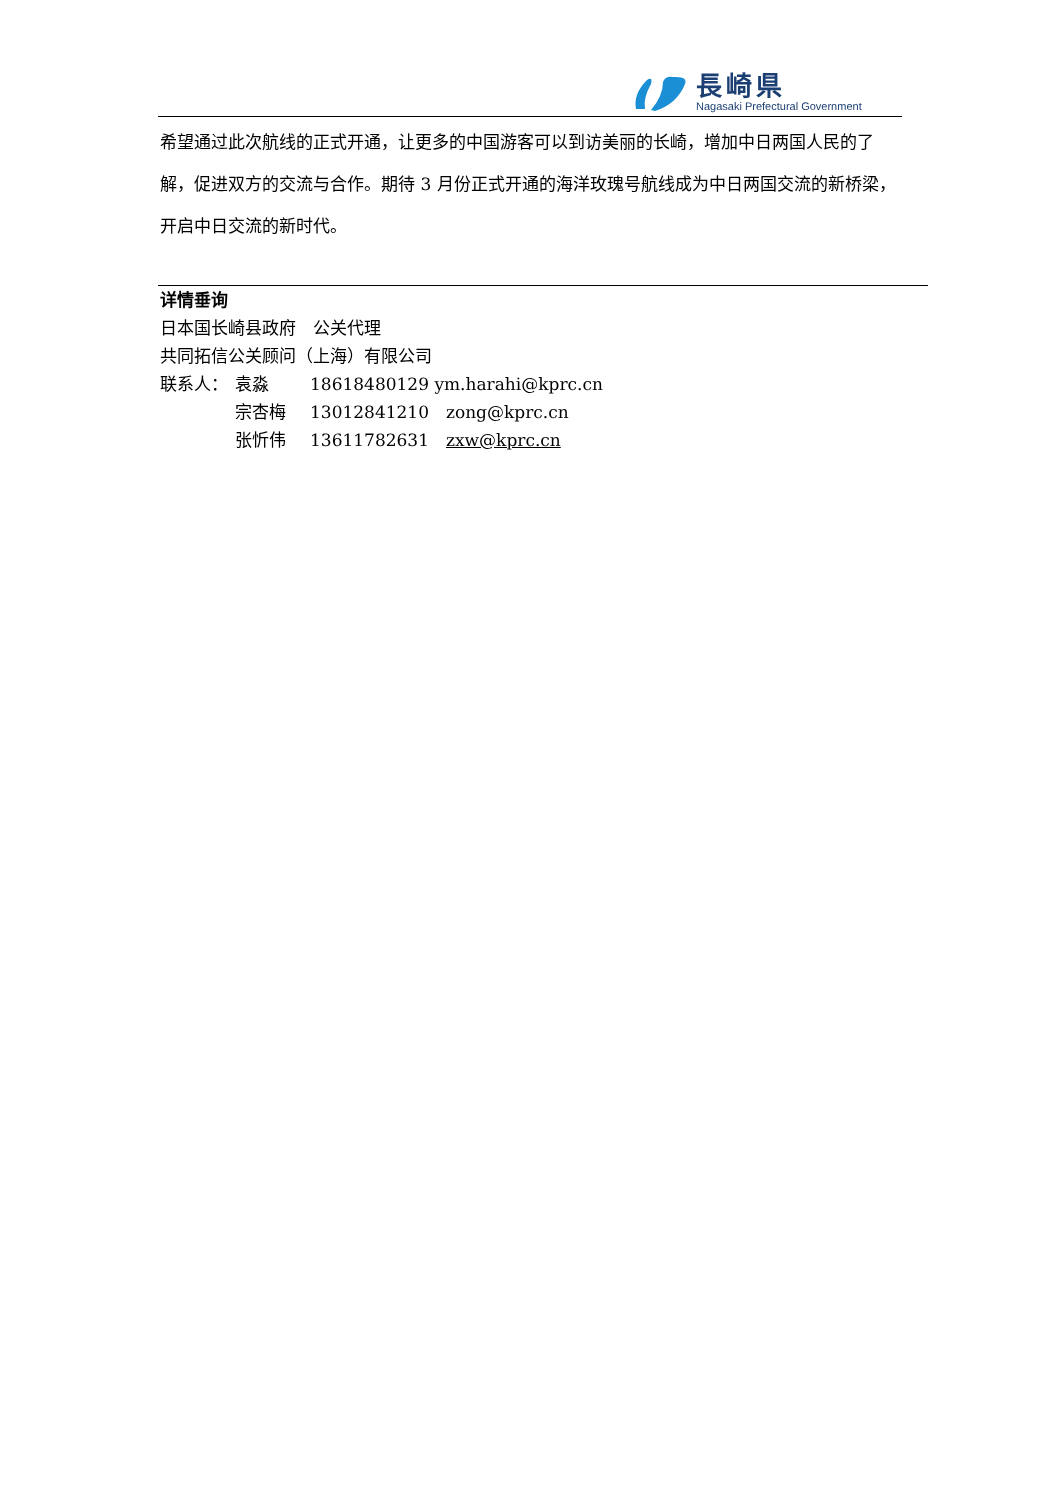長崎県
Nagasaki Prefectural Government
希望通过此次航线的正式开通，让更多的中国游客可以到访美丽的长崎，增加中日两国人民的了解，促进双方的交流与合作。期待 3 月份正式开通的海洋玫瑰号航线成为中日两国交流的新桥梁，开启中日交流的新时代。
详情垂询
日本国长崎县政府　公关代理
共同拓信公关顾问（上海）有限公司
联系人： 袁淼 18618480129 ym.harahi@kprc.cn
宗杏梅 13012841210　zong@kprc.cn
张忻伟 13611782631　zxw@kprc.cn